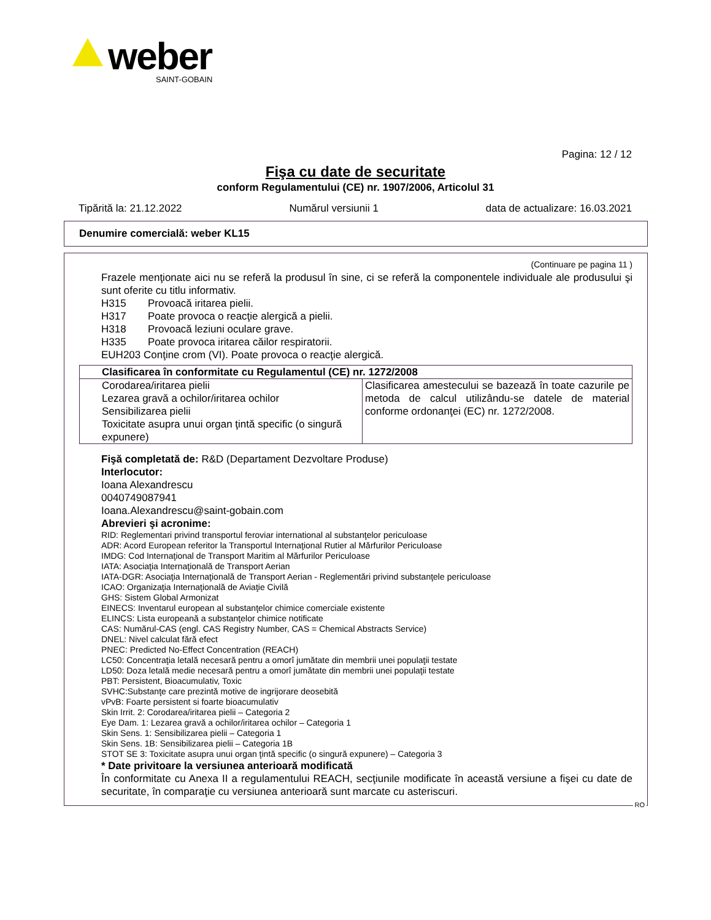weber
SAINT-GOBAIN
Pagina: 12 / 12
Fişa cu date de securitate
conform Regulamentului (CE) nr. 1907/2006, Articolul 31
Tipărită la: 21.12.2022 Numărul versiunii 1 data de actualizare: 16.03.2021
Denumire comercială: weber KL15
(Continuare pe pagina 11 )
Frazele menţionate aici nu se referă la produsul în sine, ci se referă la componentele individuale ale produsului şi sunt oferite cu titlu informativ.
H315 Provoacă iritarea pielii.
H317 Poate provoca o reacţie alergică a pielii.
H318 Provoacă leziuni oculare grave.
H335 Poate provoca iritarea căilor respiratorii.
EUH203 Conţine crom (VI). Poate provoca o reacţie alergică.
| Clasificarea în conformitate cu Regulamentul (CE) nr. 1272/2008 | |
| --- | --- |
| Corodarea/iritarea pielii Lezarea gravă a ochilor/iritarea ochilor Sensibilizarea pielii Toxicitate asupra unui organ ţintă specific (o singură expunere) | Clasificarea amestecului se bazează în toate cazurile pe metoda de calcul utilizându-se datele de material conforme ordonanţei (EC) nr. 1272/2008. |
Fişă completată de: R&D (Departament Dezvoltare Produse)
Interlocutor:
Ioana Alexandrescu
0040749087941
Ioana.Alexandrescu@saint-gobain.com
Abrevieri şi acronime:
RID: Reglementari privind transportul feroviar international al substanţelor periculoase
ADR: Acord European referitor la Transportul Internaţional Rutier al Mărfurilor Periculoase
IMDG: Cod Internaţional de Transport Maritim al Mărfurilor Periculoase
IATA: Asociaţia Internaţională de Transport Aerian
IATA-DGR: Asociaţia Internaţională de Transport Aerian - Reglementări privind substanţele periculoase
ICAO: Organizaţia Internaţională de Aviaţie Civilă
GHS: Sistem Global Armonizat
EINECS: Inventarul european al substanţelor chimice comerciale existente
ELINCS: Lista europeană a substanţelor chimice notificate
CAS: Numărul-CAS (engl. CAS Registry Number, CAS = Chemical Abstracts Service)
DNEL: Nivel calculat fără efect
PNEC: Predicted No-Effect Concentration (REACH)
LC50: Concentraţia letală necesară pentru a omorî jumătate din membrii unei populaţii testate
LD50: Doza letală medie necesară pentru a omorî jumătate din membrii unei populaţii testate
PBT: Persistent, Bioacumulativ, Toxic
SVHC:Substanţe care prezintă motive de ingrijorare deosebită
vPvB: Foarte persistent si foarte bioacumulativ
Skin Irrit. 2: Corodarea/iritarea pielii – Categoria 2
Eye Dam. 1: Lezarea gravă a ochilor/iritarea ochilor – Categoria 1
Skin Sens. 1: Sensibilizarea pielii – Categoria 1
Skin Sens. 1B: Sensibilizarea pielii – Categoria 1B
STOT SE 3: Toxicitate asupra unui organ ţintă specific (o singură expunere) – Categoria 3
* Date privitoare la versiunea anterioară modificată
În conformitate cu Anexa II a regulamentului REACH, secţiunile modificate în această versiune a fişei cu date de securitate, în comparaţie cu versiunea anterioară sunt marcate cu asteriscuri.
RO